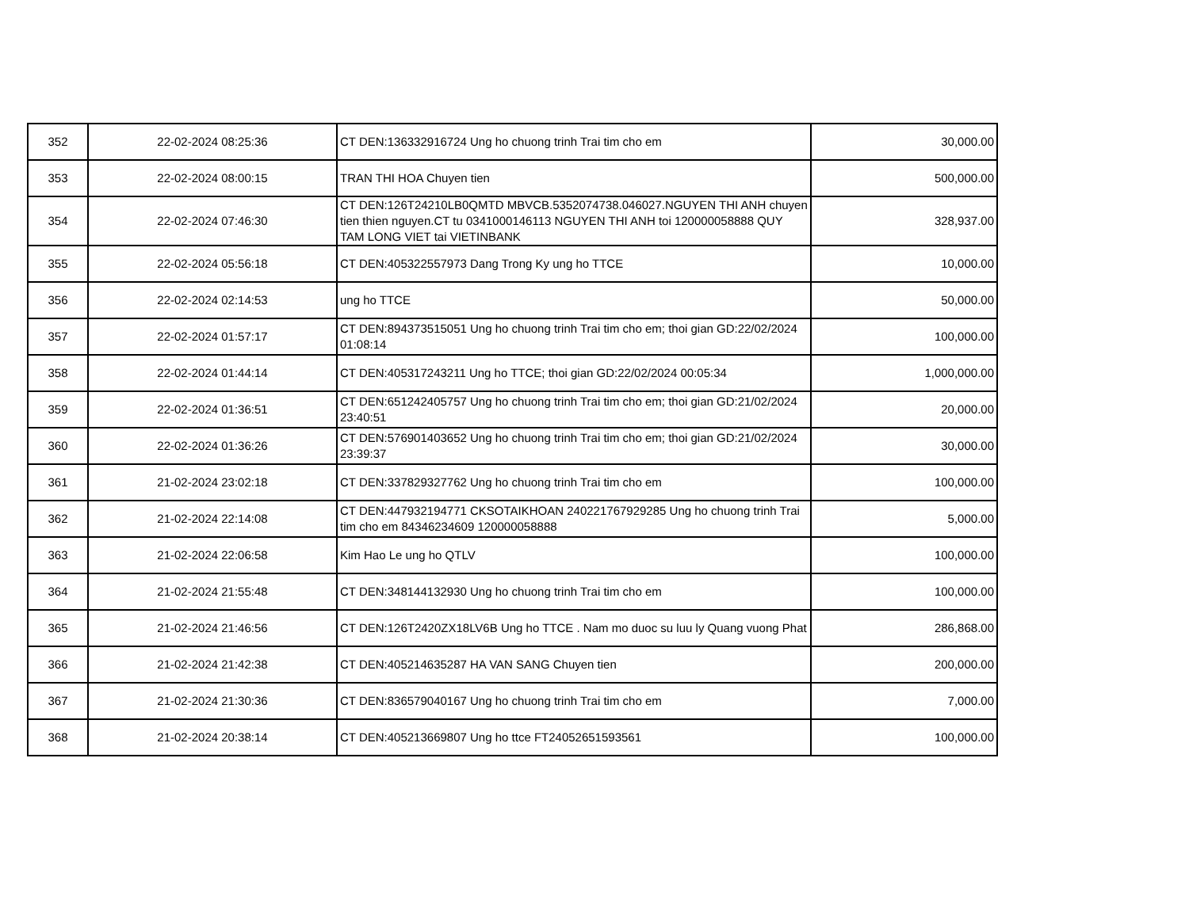| 352 | 22-02-2024 08:25:36 | CT DEN:136332916724 Ung ho chuong trinh Trai tim cho em | 30,000.00 |
| 353 | 22-02-2024 08:00:15 | TRAN THI HOA Chuyen tien | 500,000.00 |
| 354 | 22-02-2024 07:46:30 | CT DEN:126T24210LB0QMTD MBVCB.5352074738.046027.NGUYEN THI ANH chuyen tien thien nguyen.CT tu 0341000146113 NGUYEN THI ANH toi 120000058888 QUY TAM LONG VIET tai VIETINBANK | 328,937.00 |
| 355 | 22-02-2024 05:56:18 | CT DEN:405322557973 Dang Trong Ky ung ho TTCE | 10,000.00 |
| 356 | 22-02-2024 02:14:53 | ung ho TTCE | 50,000.00 |
| 357 | 22-02-2024 01:57:17 | CT DEN:894373515051 Ung ho chuong trinh Trai tim cho em; thoi gian GD:22/02/2024 01:08:14 | 100,000.00 |
| 358 | 22-02-2024 01:44:14 | CT DEN:405317243211 Ung ho TTCE; thoi gian GD:22/02/2024 00:05:34 | 1,000,000.00 |
| 359 | 22-02-2024 01:36:51 | CT DEN:651242405757 Ung ho chuong trinh Trai tim cho em; thoi gian GD:21/02/2024 23:40:51 | 20,000.00 |
| 360 | 22-02-2024 01:36:26 | CT DEN:576901403652 Ung ho chuong trinh Trai tim cho em; thoi gian GD:21/02/2024 23:39:37 | 30,000.00 |
| 361 | 21-02-2024 23:02:18 | CT DEN:337829327762 Ung ho chuong trinh Trai tim cho em | 100,000.00 |
| 362 | 21-02-2024 22:14:08 | CT DEN:447932194771 CKSOTAIKHOAN 240221767929285 Ung ho chuong trinh Trai tim cho em 84346234609 120000058888 | 5,000.00 |
| 363 | 21-02-2024 22:06:58 | Kim Hao Le ung ho QTLV | 100,000.00 |
| 364 | 21-02-2024 21:55:48 | CT DEN:348144132930 Ung ho chuong trinh Trai tim cho em | 100,000.00 |
| 365 | 21-02-2024 21:46:56 | CT DEN:126T2420ZX18LV6B Ung ho TTCE . Nam mo duoc su luu ly Quang vuong Phat | 286,868.00 |
| 366 | 21-02-2024 21:42:38 | CT DEN:405214635287 HA VAN SANG Chuyen tien | 200,000.00 |
| 367 | 21-02-2024 21:30:36 | CT DEN:836579040167 Ung ho chuong trinh Trai tim cho em | 7,000.00 |
| 368 | 21-02-2024 20:38:14 | CT DEN:405213669807 Ung ho ttce FT24052651593561 | 100,000.00 |